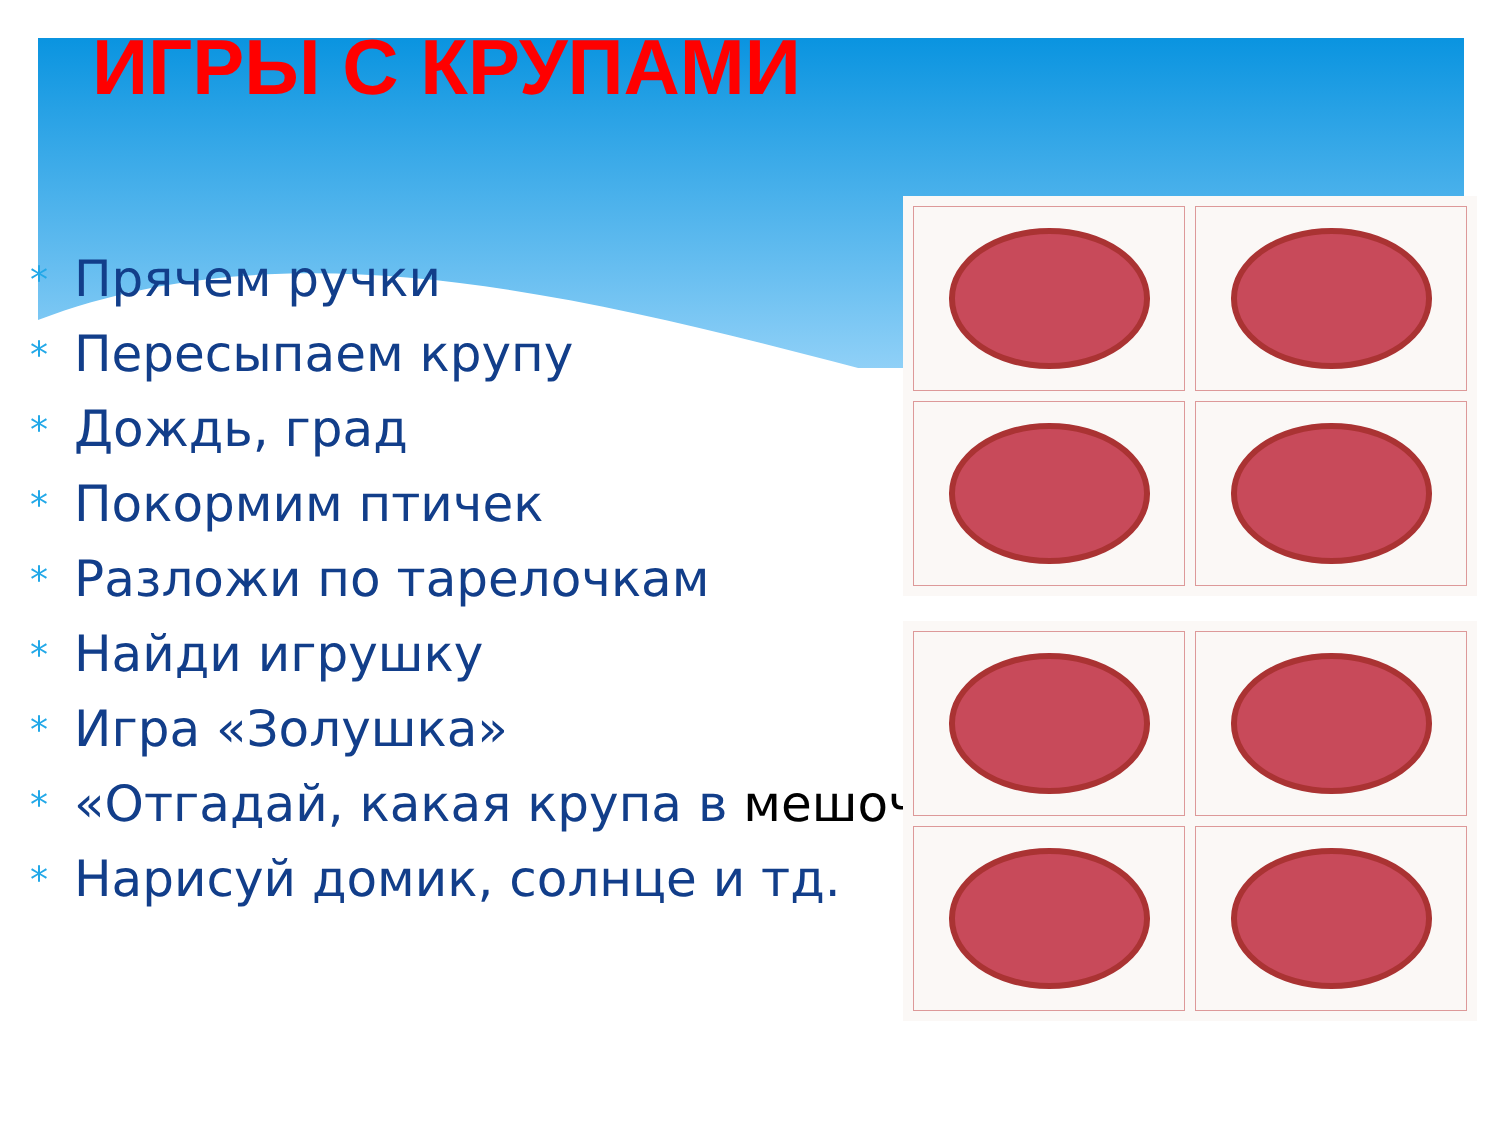ИГРЫ С КРУПАМИ
* Прячем ручки
* Пересыпаем крупу
* Дождь, град
* Покормим птичек
* Разложи по тарелочкам
* Найди игрушку
* Игра «Золушка»
* «Отгадай, какая крупа в мешочке
* Нарисуй домик, солнце и тд.